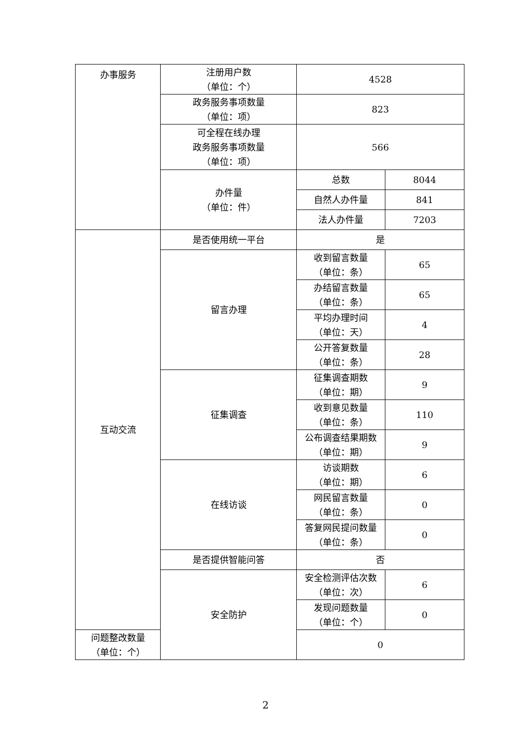| 办事服务 | 注册用户数 （单位：个） | 4528 | |
| | 政务服务事项数量 （单位：项） | 823 | |
| | 可全程在线办理 政务服务事项数量 （单位：项） | 566 | |
| | 办件量 （单位：件） | 总数 | 8044 |
| | | 自然人办件量 | 841 |
| | | 法人办件量 | 7203 |
| 互动交流 | 是否使用统一平台 | 是 | |
| | 留言办理 | 收到留言数量 （单位：条） | 65 |
| | | 办结留言数量 （单位：条） | 65 |
| | | 平均办理时间 （单位：天） | 4 |
| | | 公开答复数量 （单位：条） | 28 |
| | 征集调查 | 征集调查期数 （单位：期） | 9 |
| | | 收到意见数量 （单位：条） | 110 |
| | | 公布调查结果期数 （单位：期） | 9 |
| | 在线访谈 | 访谈期数 （单位：期） | 6 |
| | | 网民留言数量 （单位：条） | 0 |
| | | 答复网民提问数量 （单位：条） | 0 |
| | 是否提供智能问答 | 否 | |
| | 安全防护 | 安全检测评估次数 （单位：次） | 6 |
| | | 发现问题数量 （单位：个） | 0 |
| 问题整改数量 （单位：个） | | 0 | |
2